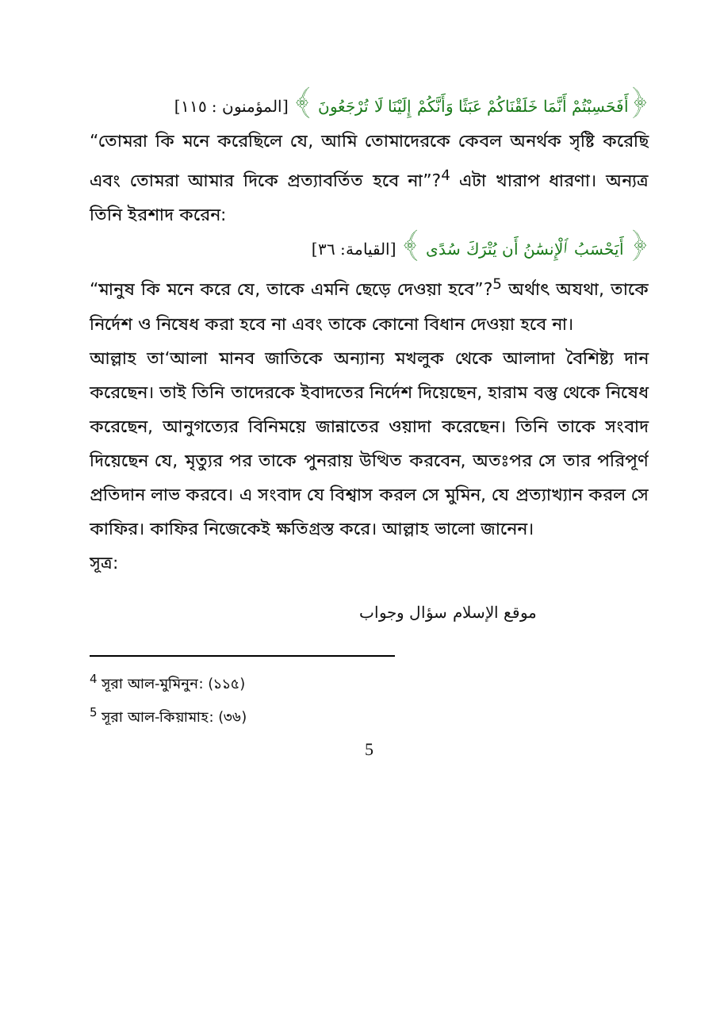﴿أَفَحَسِبْتُمْ أَنَّمَا خَلَقْنَاكُمْ عَبَثًا وَأَنَّكُمْ إِلَيْنَا لَا تُرْجَعُونَ ﴾ [المؤمنون : ١١٥]
“তোমরা কি মনে করেছিলে যে, আমি তোমাদেরকে কেবল অনর্থক সৃষ্টি করেছি এবং তোমরা আমার দিকে প্রত্যাবর্তিত হবে না”?<sup>4</sup> এটা খারাপ ধারণা। অন্যত্র তিনি ইরশাদ করেন:
﴿ أَيَحْسَبُ ٱلْإِنسَٰنُ أَن يُتْرَكَ سُدًى ﴾ [القيامة: ٣٦]
“মানুষ কি মনে করে যে, তাকে এমনি ছেড়ে দেওয়া হবে”?<sup>5</sup> অর্থাৎ অযথা, তাকে নির্দেশ ও নিষেধ করা হবে না এবং তাকে কোনো বিধান দেওয়া হবে না।
আল্লাহ তা‘আলা মানব জাতিকে অন্যান্য মখলুক থেকে আলাদা বৈশিষ্ট্য দান করেছেন। তাই তিনি তাদেরকে ইবাদতের নির্দেশ দিয়েছেন, হারাম বস্তু থেকে নিষেধ করেছেন, আনুগত্যের বিনিময়ে জান্নাতের ওয়াদা করেছেন। তিনি তাকে সংবাদ দিয়েছেন যে, মৃত্যুর পর তাকে পুনরায় উত্থিত করবেন, অতঃপর সে তার পরিপূর্ণ প্রতিদান লাভ করবে। এ সংবাদ যে বিশ্বাস করল সে মুমিন, যে প্রত্যাখ্যান করল সে কাফির। কাফির নিজেকেই ক্ষতিগ্রস্ত করে। আল্লাহ ভালো জানেন।
সূত্র:
موقع الإسلام سؤال وجواب
<sup>4</sup> সূরা আল-মুমিনুন: (১১৫)
<sup>5</sup> সূরা আল-কিয়ামাহ: (৩৬)
5